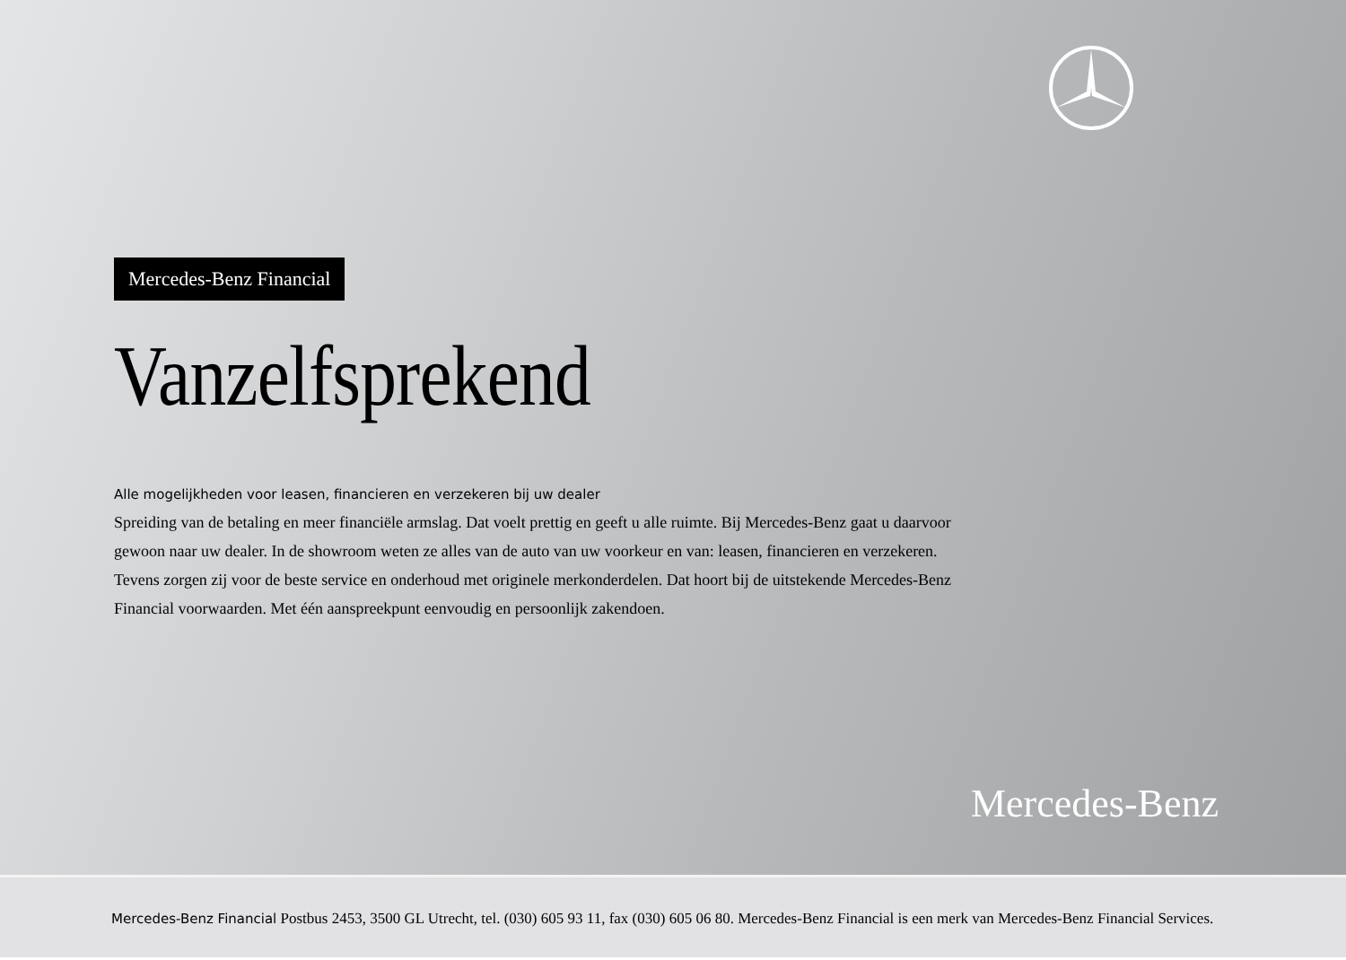Mercedes-Benz Financial
Vanzelfsprekend
Alle mogelijkheden voor leasen, financieren en verzekeren bij uw dealer
Spreiding van de betaling en meer financiële armslag. Dat voelt prettig en geeft u alle ruimte. Bij Mercedes-Benz gaat u daarvoor gewoon naar uw dealer. In de showroom weten ze alles van de auto van uw voorkeur en van: leasen, financieren en verzekeren. Tevens zorgen zij voor de beste service en onderhoud met originele merkonderdelen. Dat hoort bij de uitstekende Mercedes-Benz Financial voorwaarden. Met één aanspreekpunt eenvoudig en persoonlijk zakendoen.
Mercedes-Benz
Mercedes-Benz Financial Postbus 2453, 3500 GL Utrecht, tel. (030) 605 93 11, fax (030) 605 06 80. Mercedes-Benz Financial is een merk van Mercedes-Benz Financial Services.